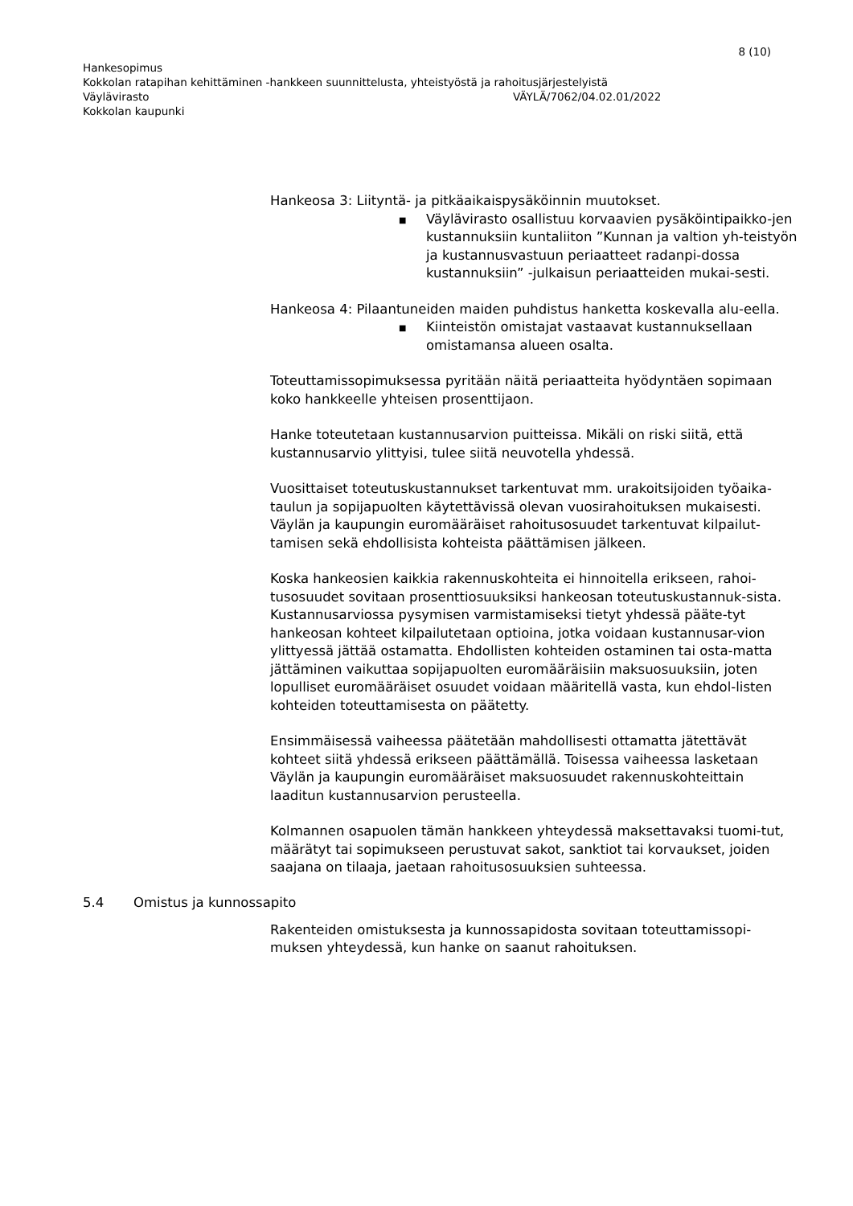8 (10)
Hankesopimus
Kokkolan ratapihan kehittäminen -hankkeen suunnittelusta, yhteistyöstä ja rahoitusjärjestelyistä
Väylävirasto VÄYLÄ/7062/04.02.01/2022
Kokkolan kaupunki
Hankeosa 3: Liityntä- ja pitkäaikaispysäköinnin muutokset.
■ Väylävirasto osallistuu korvaavien pysäköintipaikko-jen kustannuksiin kuntaliiton ”Kunnan ja valtion yh-teistyön ja kustannusvastuun periaatteet radanpi-dossa kustannuksiin” -julkaisun periaatteiden mukai-sesti.
Hankeosa 4: Pilaantuneiden maiden puhdistus hanketta koskevalla alu-eella.
■ Kiinteistön omistajat vastaavat kustannuksellaan omistamansa alueen osalta.
Toteuttamissopimuksessa pyritään näitä periaatteita hyödyntäen sopimaan koko hankkeelle yhteisen prosenttijaon.
Hanke toteutetaan kustannusarvion puitteissa. Mikäli on riski siitä, että kustannusarvio ylittyisi, tulee siitä neuvotella yhdessä.
Vuosittaiset toteutuskustannukset tarkentuvat mm. urakoitsijoiden työaika-taulun ja sopijapuolten käytettävissä olevan vuosirahoituksen mukaisesti. Väylän ja kaupungin euromääräiset rahoitusosuudet tarkentuvat kilpailut-tamisen sekä ehdollisista kohteista päättämisen jälkeen.
Koska hankeosien kaikkia rakennuskohteita ei hinnoitella erikseen, rahoi-tusosuudet sovitaan prosenttiosuuksiksi hankeosan toteutuskustannuk-sista. Kustannusarviossa pysymisen varmistamiseksi tietyt yhdessä pääte-tyt hankeosan kohteet kilpailutetaan optioina, jotka voidaan kustannusar-vion ylittyessä jättää ostamatta. Ehdollisten kohteiden ostaminen tai osta-matta jättäminen vaikuttaa sopijapuolten euromääräisiin maksuosuuksiin, joten lopulliset euromääräiset osuudet voidaan määritellä vasta, kun ehdol-listen kohteiden toteuttamisesta on päätetty.
Ensimmäisessä vaiheessa päätetään mahdollisesti ottamatta jätettävät kohteet siitä yhdessä erikseen päättämällä. Toisessa vaiheessa lasketaan Väylän ja kaupungin euromääräiset maksuosuudet rakennuskohteittain laaditun kustannusarvion perusteella.
Kolmannen osapuolen tämän hankkeen yhteydessä maksettavaksi tuomi-tut, määrätyt tai sopimukseen perustuvat sakot, sanktiot tai korvaukset, joiden saajana on tilaaja, jaetaan rahoitusosuuksien suhteessa.
5.4 Omistus ja kunnossapito
Rakenteiden omistuksesta ja kunnossapidosta sovitaan toteuttamissopi-muksen yhteydessä, kun hanke on saanut rahoituksen.